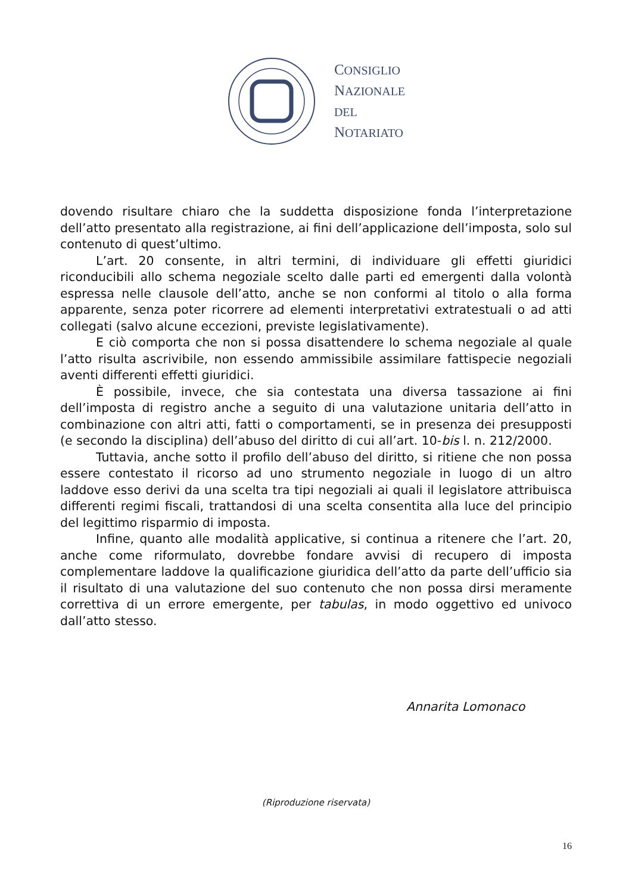CONSIGLIO
NAZIONALE
DEL
NOTARIATO
dovendo risultare chiaro che la suddetta disposizione fonda l’interpretazione dell’atto presentato alla registrazione, ai fini dell’applicazione dell’imposta, solo sul contenuto di quest’ultimo.
L’art. 20 consente, in altri termini, di individuare gli effetti giuridici riconducibili allo schema negoziale scelto dalle parti ed emergenti dalla volontà espressa nelle clausole dell’atto, anche se non conformi al titolo o alla forma apparente, senza poter ricorrere ad elementi interpretativi extratestuali o ad atti collegati (salvo alcune eccezioni, previste legislativamente).
E ciò comporta che non si possa disattendere lo schema negoziale al quale l’atto risulta ascrivibile, non essendo ammissibile assimilare fattispecie negoziali aventi differenti effetti giuridici.
È possibile, invece, che sia contestata una diversa tassazione ai fini dell’imposta di registro anche a seguito di una valutazione unitaria dell’atto in combinazione con altri atti, fatti o comportamenti, se in presenza dei presupposti (e secondo la disciplina) dell’abuso del diritto di cui all’art. 10-bis l. n. 212/2000.
Tuttavia, anche sotto il profilo dell’abuso del diritto, si ritiene che non possa essere contestato il ricorso ad uno strumento negoziale in luogo di un altro laddove esso derivi da una scelta tra tipi negoziali ai quali il legislatore attribuisca differenti regimi fiscali, trattandosi di una scelta consentita alla luce del principio del legittimo risparmio di imposta.
Infine, quanto alle modalità applicative, si continua a ritenere che l’art. 20, anche come riformulato, dovrebbe fondare avvisi di recupero di imposta complementare laddove la qualificazione giuridica dell’atto da parte dell’ufficio sia il risultato di una valutazione del suo contenuto che non possa dirsi meramente correttiva di un errore emergente, per tabulas, in modo oggettivo ed univoco dall’atto stesso.
Annarita Lomonaco
(Riproduzione riservata)
16